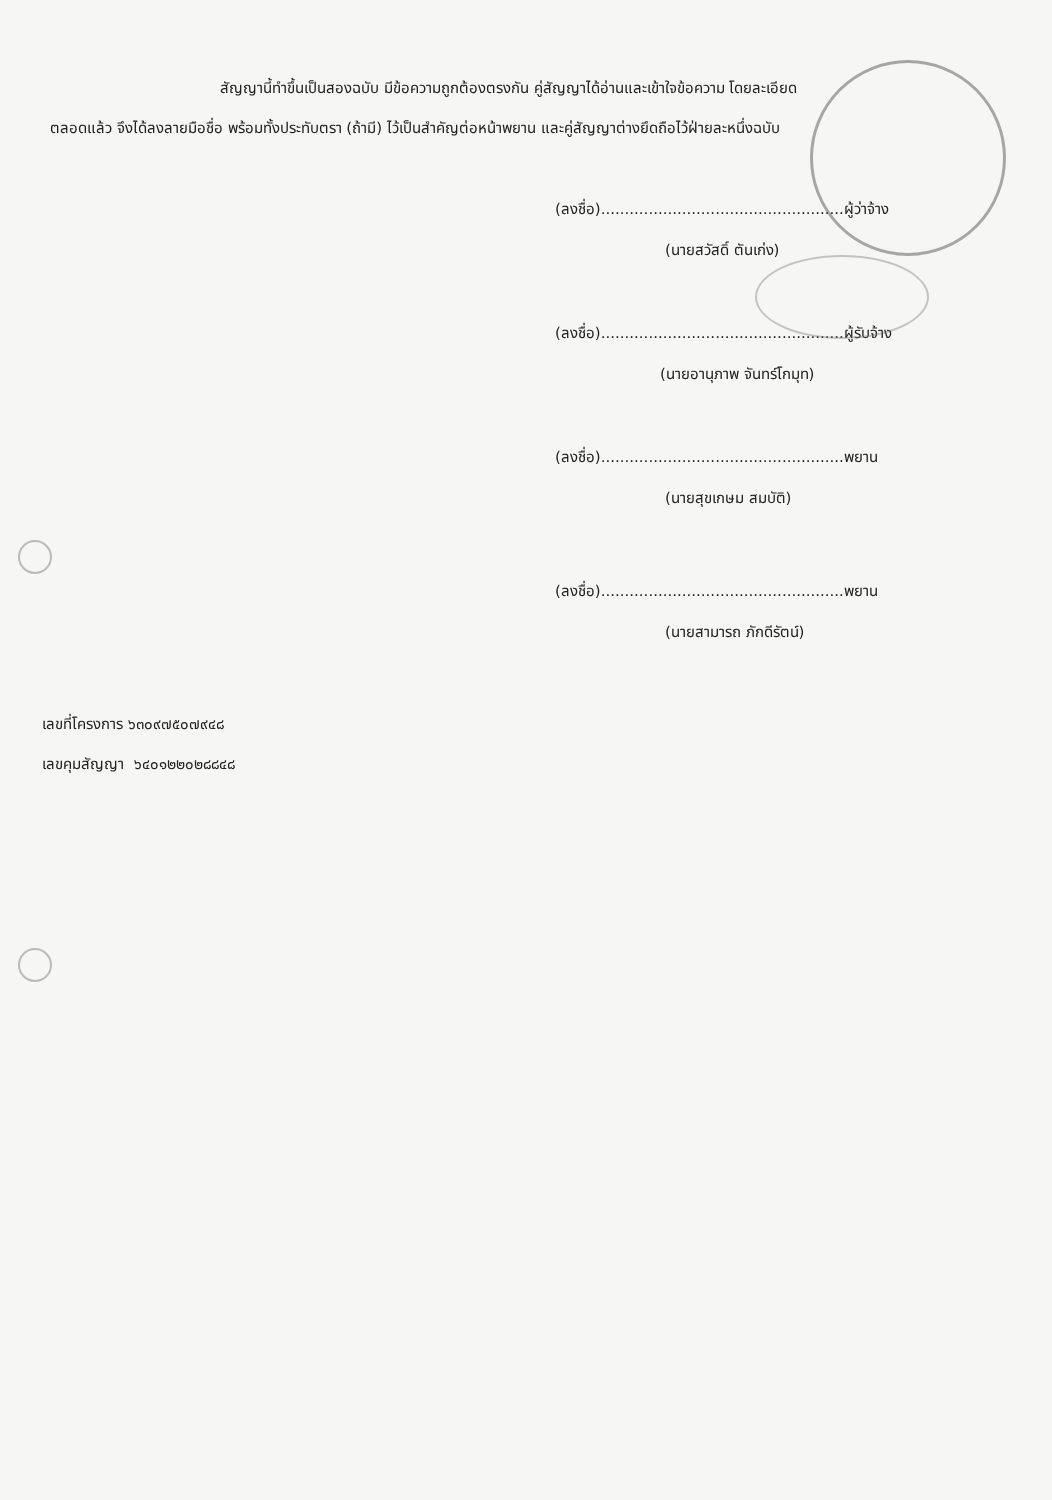สัญญานี้ทำขึ้นเป็นสองฉบับ มีข้อความถูกต้องตรงกัน คู่สัญญาได้อ่านและเข้าใจข้อความ โดยละเอียด
ตลอดแล้ว จึงได้ลงลายมือชื่อ พร้อมทั้งประทับตรา (ถ้ามี) ไว้เป็นสำคัญต่อหน้าพยาน และคู่สัญญาต่างยึดถือไว้ฝ่ายละหนึ่งฉบับ
(ลงชื่อ)...................................................ผู้ว่าจ้าง
(นายสวัสดิ์ ตันเก่ง)
(ลงชื่อ)...................................................ผู้รับจ้าง
(นายอานุภาพ จันทร์โกมุท)
(ลงชื่อ)...................................................พยาน
(นายสุขเกษม สมบัติ)
(ลงชื่อ)...................................................พยาน
(นายสามารถ ภักดีรัตน์)
เลขที่โครงการ ๖๓๐๙๗๕๐๗๙๔๘
เลขคุมสัญญา ๖๔๐๑๒๒๐๒๘๘๔๘